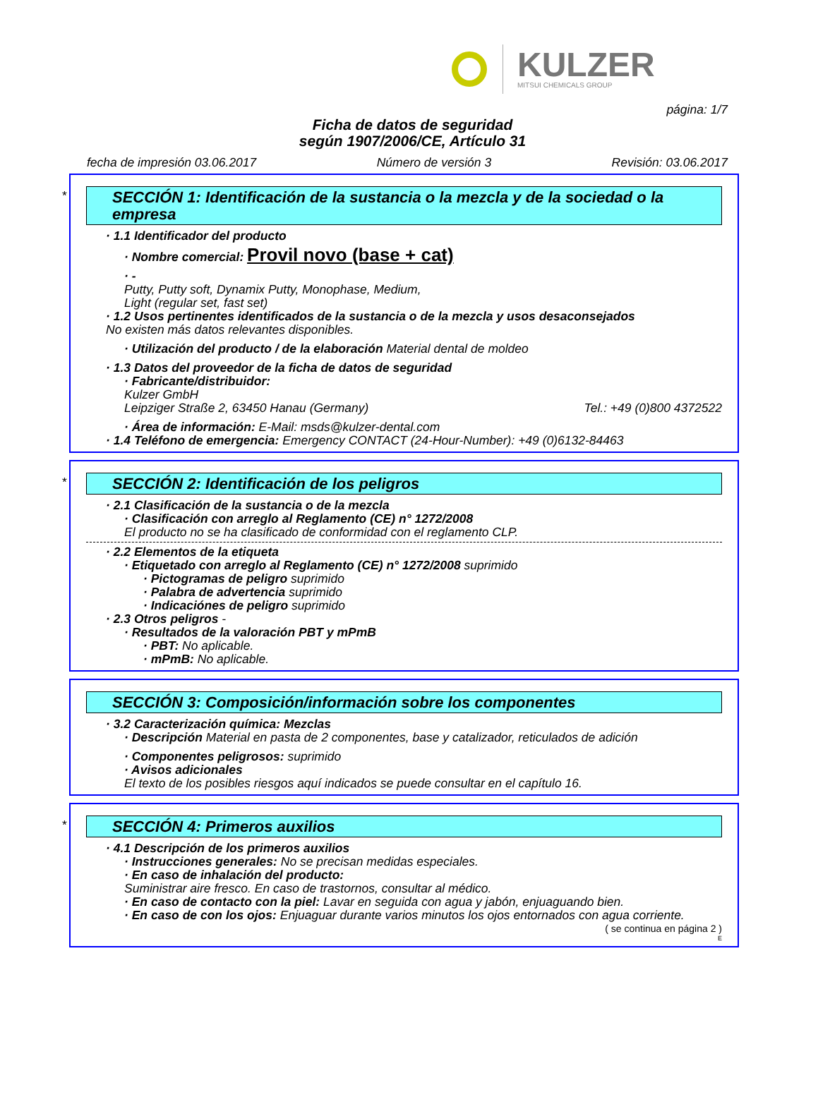KULZER
MITSUI CHEMICALS GROUP
página: 1/7
Ficha de datos de seguridad
según 1907/2006/CE, Artículo 31
fecha de impresión 03.06.2017 Número de versión 3 Revisión: 03.06.2017
*
SECCIÓN 1: Identificación de la sustancia o la mezcla y de la sociedad o la empresa
· 1.1 Identificador del producto
· Nombre comercial: Provil novo (base + cat)
· -
Putty, Putty soft, Dynamix Putty, Monophase, Medium,
Light (regular set, fast set)
· 1.2 Usos pertinentes identificados de la sustancia o de la mezcla y usos desaconsejados
No existen más datos relevantes disponibles.
· Utilización del producto / de la elaboración Material dental de moldeo
· 1.3 Datos del proveedor de la ficha de datos de seguridad
· Fabricante/distribuidor:
Kulzer GmbH
Leipziger Straße 2, 63450 Hanau (Germany) Tel.: +49 (0)800 4372522
· Área de información: E-Mail: msds@kulzer-dental.com
· 1.4 Teléfono de emergencia: Emergency CONTACT (24-Hour-Number): +49 (0)6132-84463
*
SECCIÓN 2: Identificación de los peligros
· 2.1 Clasificación de la sustancia o de la mezcla
· Clasificación con arreglo al Reglamento (CE) n° 1272/2008
El producto no se ha clasificado de conformidad con el reglamento CLP.
· 2.2 Elementos de la etiqueta
· Etiquetado con arreglo al Reglamento (CE) n° 1272/2008 suprimido
· Pictogramas de peligro suprimido
· Palabra de advertencia suprimido
· Indicaciónes de peligro suprimido
· 2.3 Otros peligros -
· Resultados de la valoración PBT y mPmB
· PBT: No aplicable.
· mPmB: No aplicable.
SECCIÓN 3: Composición/información sobre los componentes
· 3.2 Caracterización química: Mezclas
· Descripción Material en pasta de 2 componentes, base y catalizador, reticulados de adición
· Componentes peligrosos: suprimido
· Avisos adicionales
El texto de los posibles riesgos aquí indicados se puede consultar en el capítulo 16.
*
SECCIÓN 4: Primeros auxilios
· 4.1 Descripción de los primeros auxilios
· Instrucciones generales: No se precisan medidas especiales.
· En caso de inhalación del producto:
Suministrar aire fresco. En caso de trastornos, consultar al médico.
· En caso de contacto con la piel: Lavar en seguida con agua y jabón, enjuaguando bien.
· En caso de con los ojos: Enjuaguar durante varios minutos los ojos entornados con agua corriente.
( se continua en página 2 )
E